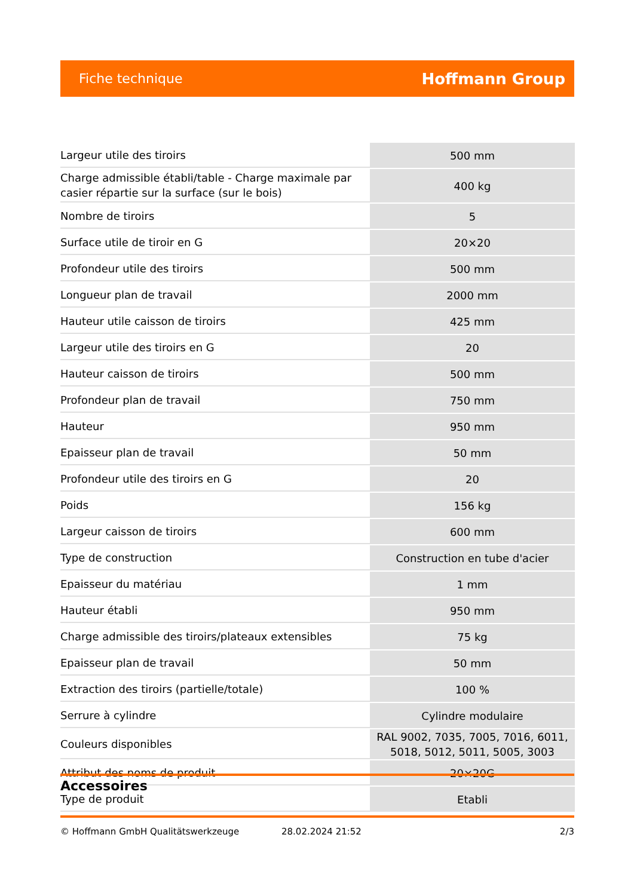Fiche technique Hoffmann Group
| Largeur utile des tiroirs | 500 mm |
| Charge admissible établi/table - Charge maximale par casier répartie sur la surface (sur le bois) | 400 kg |
| Nombre de tiroirs | 5 |
| Surface utile de tiroir en G | 20×20 |
| Profondeur utile des tiroirs | 500 mm |
| Longueur plan de travail | 2000 mm |
| Hauteur utile caisson de tiroirs | 425 mm |
| Largeur utile des tiroirs en G | 20 |
| Hauteur caisson de tiroirs | 500 mm |
| Profondeur plan de travail | 750 mm |
| Hauteur | 950 mm |
| Epaisseur plan de travail | 50 mm |
| Profondeur utile des tiroirs en G | 20 |
| Poids | 156 kg |
| Largeur caisson de tiroirs | 600 mm |
| Type de construction | Construction en tube d'acier |
| Epaisseur du matériau | 1 mm |
| Hauteur établi | 950 mm |
| Charge admissible des tiroirs/plateaux extensibles | 75 kg |
| Epaisseur plan de travail | 50 mm |
| Extraction des tiroirs (partielle/totale) | 100 % |
| Serrure à cylindre | Cylindre modulaire |
| Couleurs disponibles | RAL 9002, 7035, 7005, 7016, 6011, 5018, 5012, 5011, 5005, 3003 |
| Attribut des noms de produit | 20×20G |
| Type de produit | Etabli |
Accessoires
© Hoffmann GmbH Qualitätswerkzeuge 28.02.2024 21:52 2/3